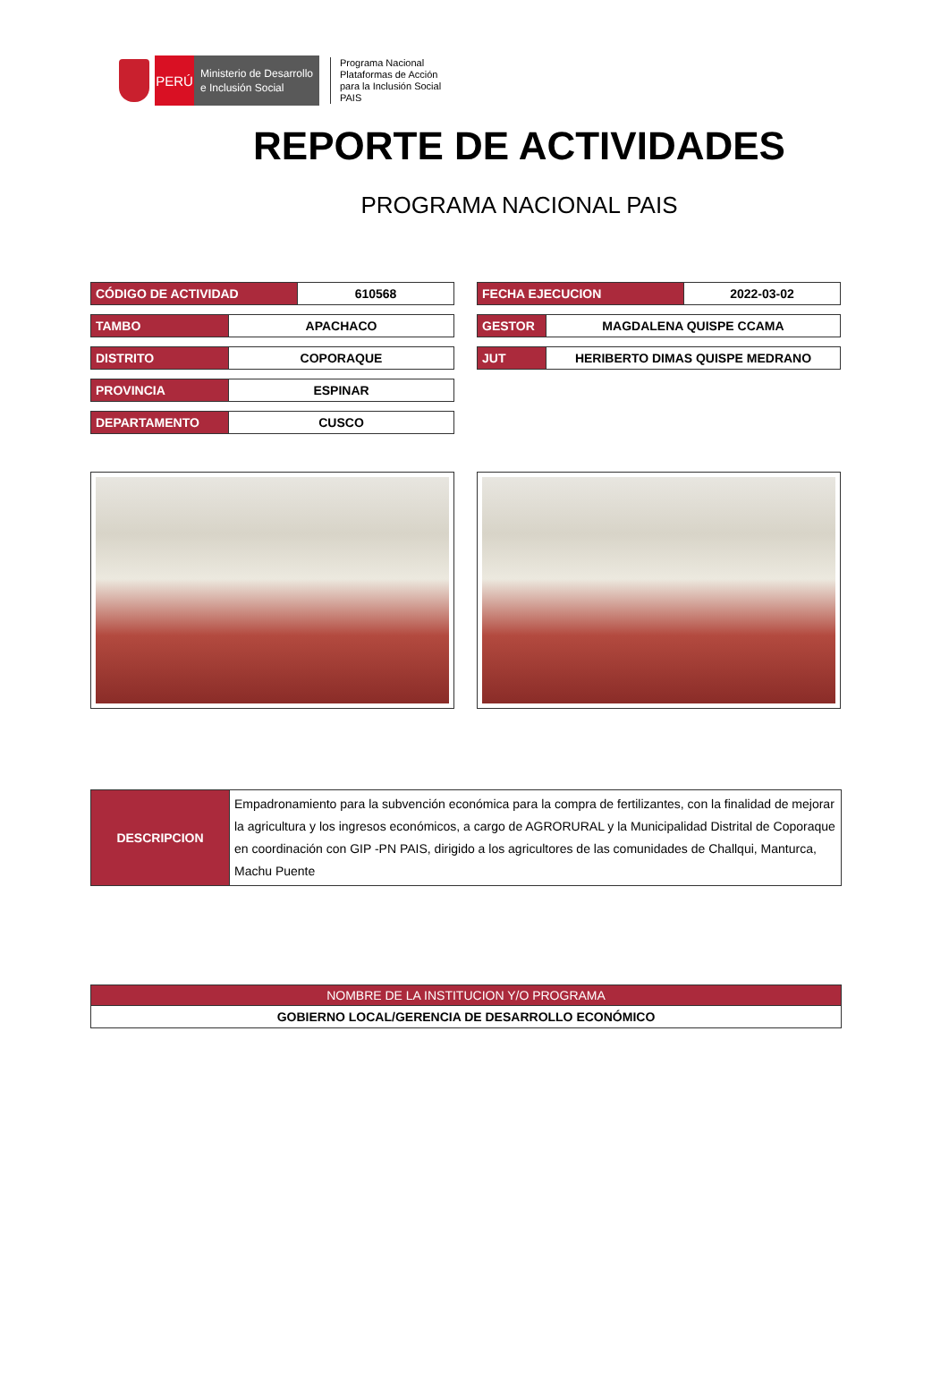PERÚ
Ministerio de Desarrollo
e Inclusión Social
Programa Nacional
Plataformas de Acción
para la Inclusión Social
PAIS
REPORTE DE ACTIVIDADES
PROGRAMA NACIONAL PAIS
| CÓDIGO DE ACTIVIDAD | 610568 |
| TAMBO | APACHACO |
| DISTRITO | COPORAQUE |
| PROVINCIA | ESPINAR |
| DEPARTAMENTO | CUSCO |
| FECHA EJECUCION | 2022-03-02 |
| GESTOR | MAGDALENA QUISPE CCAMA |
| JUT | HERIBERTO DIMAS QUISPE MEDRANO |
| DESCRIPCION | Empadronamiento para la subvención económica para la compra de fertilizantes, con la finalidad de mejorar la agricultura y los ingresos económicos, a cargo de AGRORURAL y la Municipalidad Distrital de Coporaque en coordinación con GIP -PN PAIS, dirigido a los agricultores de las comunidades de Challqui, Manturca, Machu Puente |
| NOMBRE DE LA INSTITUCION Y/O PROGRAMA |
| --- |
| GOBIERNO LOCAL/GERENCIA DE DESARROLLO ECONÓMICO |